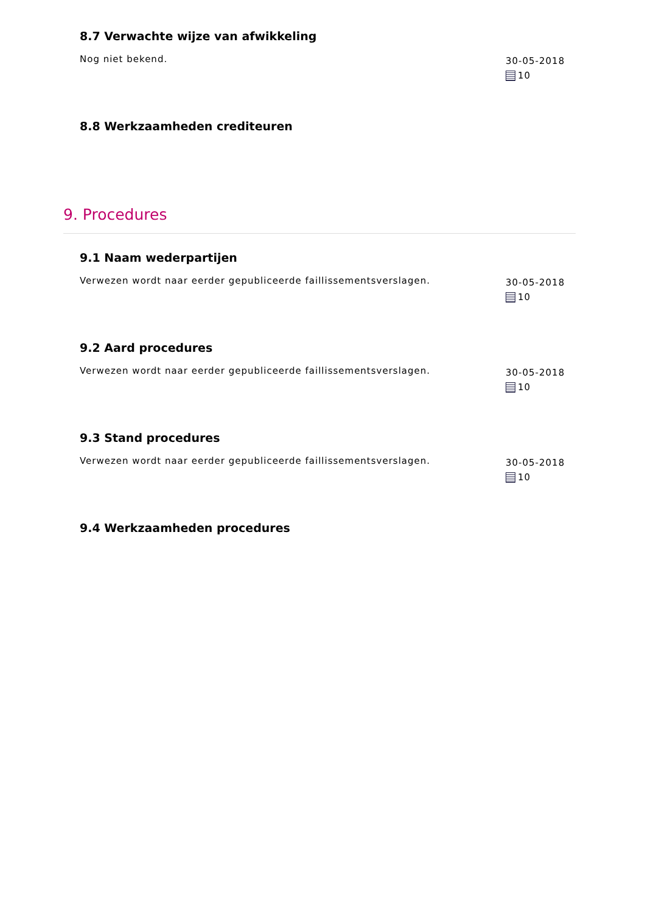8.7 Verwachte wijze van afwikkeling
Nog niet bekend.
30-05-2018
10
8.8 Werkzaamheden crediteuren
9. Procedures
9.1 Naam wederpartijen
Verwezen wordt naar eerder gepubliceerde faillissementsverslagen.
30-05-2018
10
9.2 Aard procedures
Verwezen wordt naar eerder gepubliceerde faillissementsverslagen.
30-05-2018
10
9.3 Stand procedures
Verwezen wordt naar eerder gepubliceerde faillissementsverslagen.
30-05-2018
10
9.4 Werkzaamheden procedures